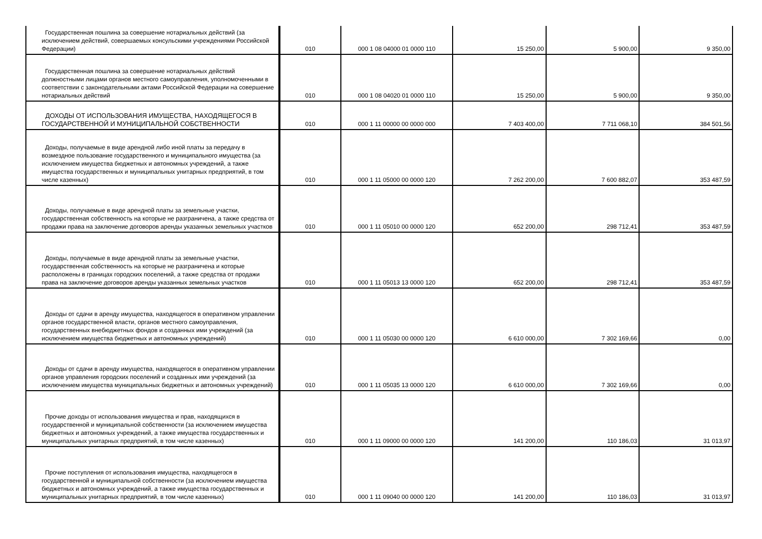| Государственная пошлина за совершение нотариальных действий (за исключением действий, совершаемых консульскими учреждениями Российской Федерации) | 010 | 000 1 08 04000 01 0000 110 | 15 250,00 | 5 900,00 | 9 350,00 |
| Государственная пошлина за совершение нотариальных действий должностными лицами органов местного самоуправления, уполномоченными в соответствии с законодательными актами Российской Федерации на совершение нотариальных действий | 010 | 000 1 08 04020 01 0000 110 | 15 250,00 | 5 900,00 | 9 350,00 |
| ДОХОДЫ ОТ ИСПОЛЬЗОВАНИЯ ИМУЩЕСТВА, НАХОДЯЩЕГОСЯ В ГОСУДАРСТВЕННОЙ И МУНИЦИПАЛЬНОЙ СОБСТВЕННОСТИ | 010 | 000 1 11 00000 00 0000 000 | 7 403 400,00 | 7 711 068,10 | 384 501,56 |
| Доходы, получаемые в виде арендной либо иной платы за передачу в возмездное пользование государственного и муниципального имущества (за исключением имущества бюджетных и автономных учреждений, а также имущества государственных и муниципальных унитарных предприятий, в том числе казенных) | 010 | 000 1 11 05000 00 0000 120 | 7 262 200,00 | 7 600 882,07 | 353 487,59 |
| Доходы, получаемые в виде арендной платы за земельные участки, государственная собственность на которые не разграничена, а также средства от продажи права на заключение договоров аренды указанных земельных участков | 010 | 000 1 11 05010 00 0000 120 | 652 200,00 | 298 712,41 | 353 487,59 |
| Доходы, получаемые в виде арендной платы за земельные участки, государственная собственность на которые не разграничена и которые расположены в границах городских поселений, а также средства от продажи права на заключение договоров аренды указанных земельных участков | 010 | 000 1 11 05013 13 0000 120 | 652 200,00 | 298 712,41 | 353 487,59 |
| Доходы от сдачи в аренду имущества, находящегося в оперативном управлении органов государственной власти, органов местного самоуправления, государственных внебюджетных фондов и созданных ими учреждений (за исключением имущества бюджетных и автономных учреждений) | 010 | 000 1 11 05030 00 0000 120 | 6 610 000,00 | 7 302 169,66 | 0,00 |
| Доходы от сдачи в аренду имущества, находящегося в оперативном управлении органов управления городских поселений и созданных ими учреждений (за исключением имущества муниципальных бюджетных и автономных учреждений) | 010 | 000 1 11 05035 13 0000 120 | 6 610 000,00 | 7 302 169,66 | 0,00 |
| Прочие доходы от использования имущества и прав, находящихся в государственной и муниципальной собственности (за исключением имущества бюджетных и автономных учреждений, а также имущества государственных и муниципальных унитарных предприятий, в том числе казенных) | 010 | 000 1 11 09000 00 0000 120 | 141 200,00 | 110 186,03 | 31 013,97 |
| Прочие поступления от использования имущества, находящегося в государственной и муниципальной собственности (за исключением имущества бюджетных и автономных учреждений, а также имущества государственных и муниципальных унитарных предприятий, в том числе казенных) | 010 | 000 1 11 09040 00 0000 120 | 141 200,00 | 110 186,03 | 31 013,97 |